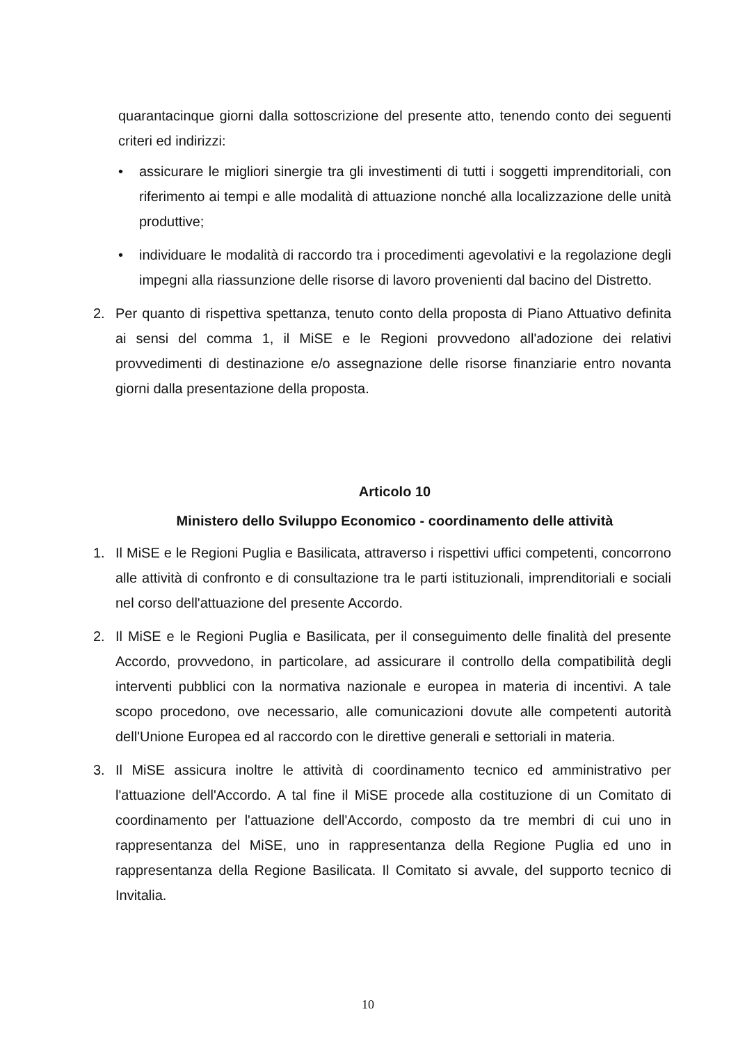quarantacinque giorni dalla sottoscrizione del presente atto, tenendo conto dei seguenti criteri ed indirizzi:
• assicurare le migliori sinergie tra gli investimenti di tutti i soggetti imprenditoriali, con riferimento ai tempi e alle modalità di attuazione nonché alla localizzazione delle unità produttive;
• individuare le modalità di raccordo tra i procedimenti agevolativi e la regolazione degli impegni alla riassunzione delle risorse di lavoro provenienti dal bacino del Distretto.
2. Per quanto di rispettiva spettanza, tenuto conto della proposta di Piano Attuativo definita ai sensi del comma 1, il MiSE e le Regioni provvedono all'adozione dei relativi provvedimenti di destinazione e/o assegnazione delle risorse finanziarie entro novanta giorni dalla presentazione della proposta.
Articolo 10
Ministero dello Sviluppo Economico - coordinamento delle attività
1. Il MiSE e le Regioni Puglia e Basilicata, attraverso i rispettivi uffici competenti, concorrono alle attività di confronto e di consultazione tra le parti istituzionali, imprenditoriali e sociali nel corso dell'attuazione del presente Accordo.
2. Il MiSE e le Regioni Puglia e Basilicata, per il conseguimento delle finalità del presente Accordo, provvedono, in particolare, ad assicurare il controllo della compatibilità degli interventi pubblici con la normativa nazionale e europea in materia di incentivi. A tale scopo procedono, ove necessario, alle comunicazioni dovute alle competenti autorità dell'Unione Europea ed al raccordo con le direttive generali e settoriali in materia.
3. Il MiSE assicura inoltre le attività di coordinamento tecnico ed amministrativo per l'attuazione dell'Accordo. A tal fine il MiSE procede alla costituzione di un Comitato di coordinamento per l'attuazione dell'Accordo, composto da tre membri di cui uno in rappresentanza del MiSE, uno in rappresentanza della Regione Puglia ed uno in rappresentanza della Regione Basilicata. Il Comitato si avvale, del supporto tecnico di Invitalia.
10